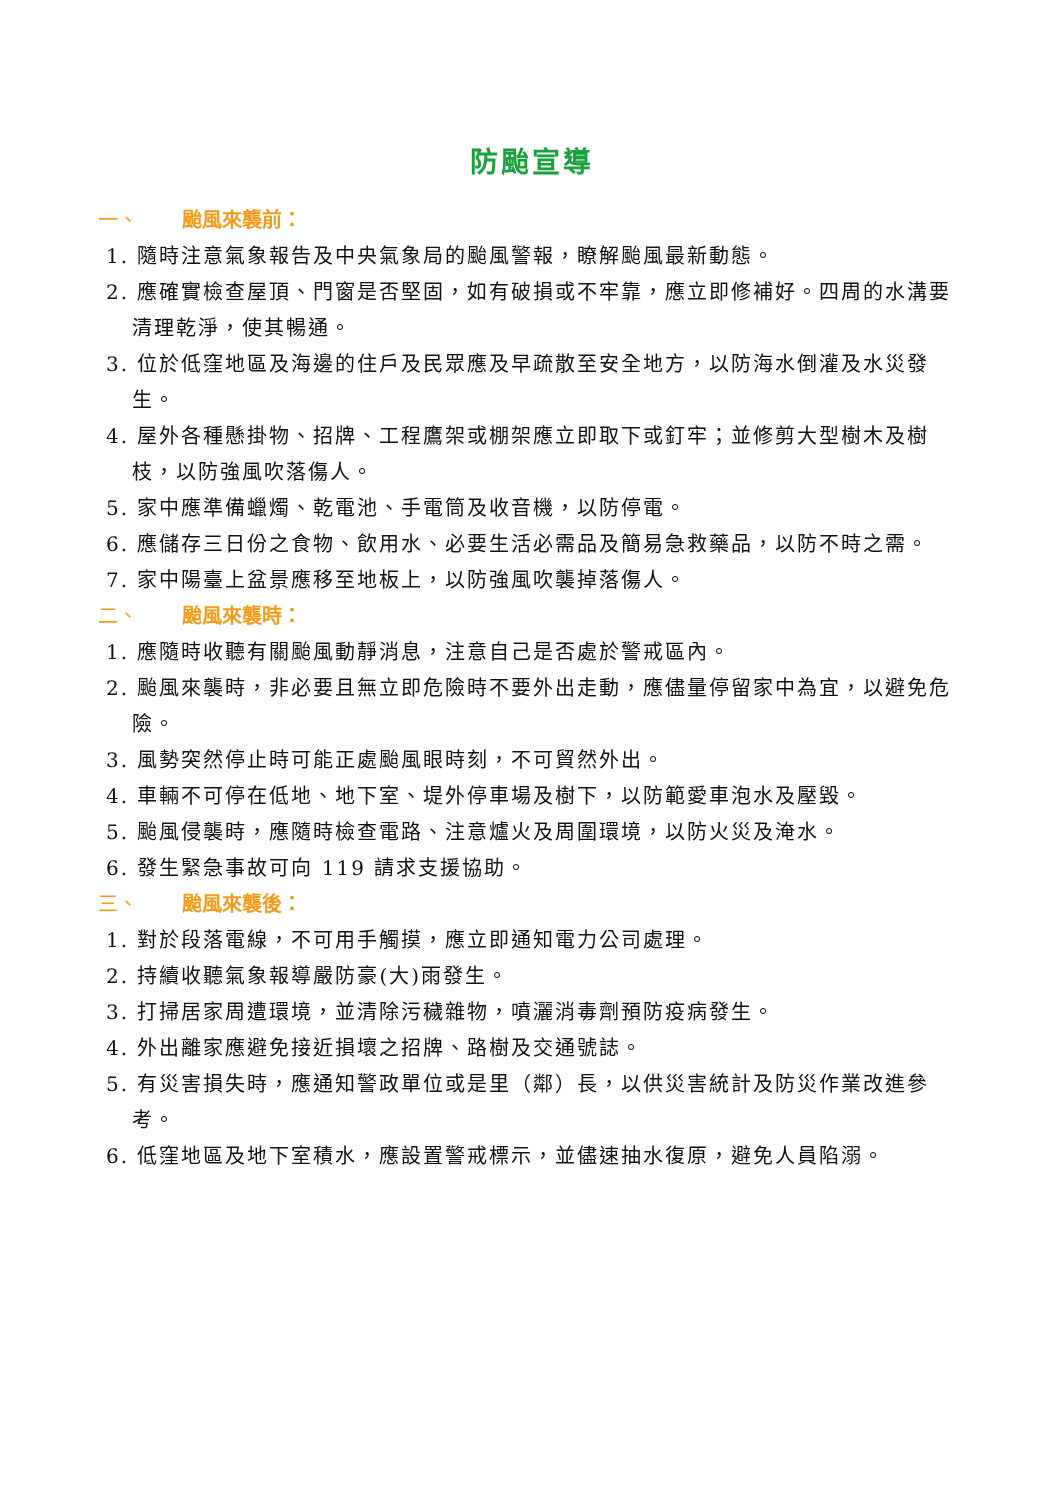防颱宣導
一、 颱風來襲前：
1. 隨時注意氣象報告及中央氣象局的颱風警報，瞭解颱風最新動態。
2. 應確實檢查屋頂、門窗是否堅固，如有破損或不牢靠，應立即修補好。四周的水溝要清理乾淨，使其暢通。
3. 位於低窪地區及海邊的住戶及民眾應及早疏散至安全地方，以防海水倒灌及水災發生。
4. 屋外各種懸掛物、招牌、工程鷹架或棚架應立即取下或釘牢；並修剪大型樹木及樹枝，以防強風吹落傷人。
5. 家中應準備蠟燭、乾電池、手電筒及收音機，以防停電。
6. 應儲存三日份之食物、飲用水、必要生活必需品及簡易急救藥品，以防不時之需。
7. 家中陽臺上盆景應移至地板上，以防強風吹襲掉落傷人。
二、 颱風來襲時：
1. 應隨時收聽有關颱風動靜消息，注意自己是否處於警戒區內。
2. 颱風來襲時，非必要且無立即危險時不要外出走動，應儘量停留家中為宜，以避免危險。
3. 風勢突然停止時可能正處颱風眼時刻，不可貿然外出。
4. 車輛不可停在低地、地下室、堤外停車場及樹下，以防範愛車泡水及壓毀。
5. 颱風侵襲時，應隨時檢查電路、注意爐火及周圍環境，以防火災及淹水。
6. 發生緊急事故可向 119 請求支援協助。
三、 颱風來襲後：
1. 對於段落電線，不可用手觸摸，應立即通知電力公司處理。
2. 持續收聽氣象報導嚴防豪(大)雨發生。
3. 打掃居家周遭環境，並清除污穢雜物，噴灑消毒劑預防疫病發生。
4. 外出離家應避免接近損壞之招牌、路樹及交通號誌。
5. 有災害損失時，應通知警政單位或是里（鄰）長，以供災害統計及防災作業改進參考。
6. 低窪地區及地下室積水，應設置警戒標示，並儘速抽水復原，避免人員陷溺。